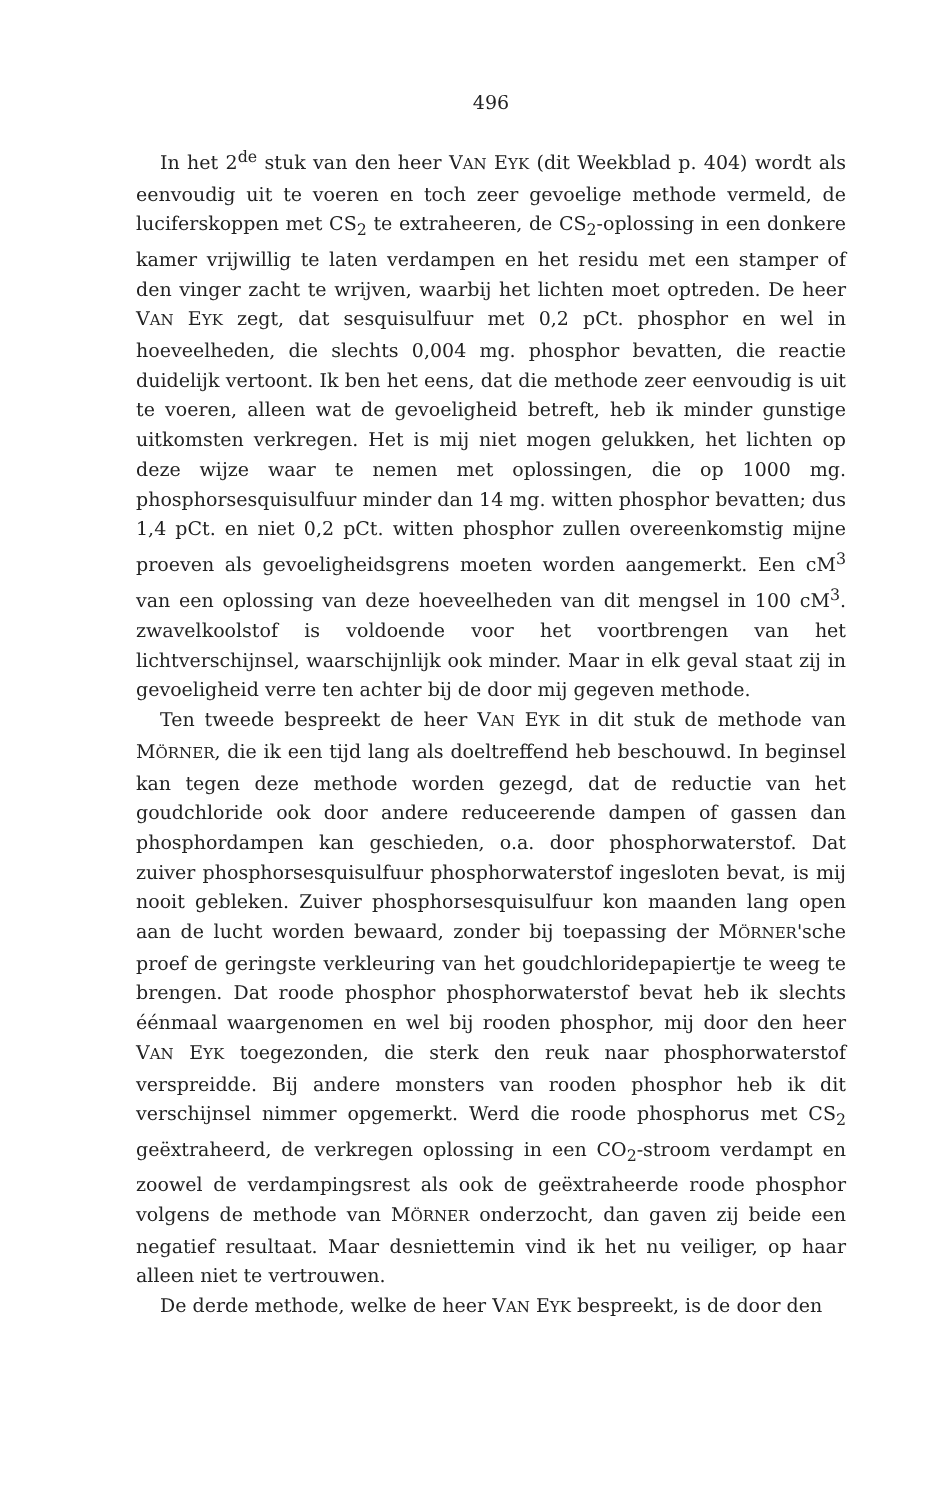496
In het 2<sup>de</sup> stuk van den heer VAN EYK (dit Weekblad p. 404) wordt als eenvoudig uit te voeren en toch zeer gevoelige methode vermeld, de luciferskoppen met CS<sub>2</sub> te extraheeren, de CS<sub>2</sub>-oplossing in een donkere kamer vrijwillig te laten verdampen en het residu met een stamper of den vinger zacht te wrijven, waarbij het lichten moet optreden. De heer VAN EYK zegt, dat sesquisulfuur met 0,2 pCt. phosphor en wel in hoeveelheden, die slechts 0,004 mg. phosphor bevatten, die reactie duidelijk vertoont. Ik ben het eens, dat die methode zeer eenvoudig is uit te voeren, alleen wat de gevoeligheid betreft, heb ik minder gunstige uitkomsten verkregen. Het is mij niet mogen gelukken, het lichten op deze wijze waar te nemen met oplossingen, die op 1000 mg. phosphorsesquisulfuur minder dan 14 mg. witten phosphor bevatten; dus 1,4 pCt. en niet 0,2 pCt. witten phosphor zullen overeenkomstig mijne proeven als gevoeligheidsgrens moeten worden aangemerkt. Een cM<sup>3</sup> van een oplossing van deze hoeveelheden van dit mengsel in 100 cM<sup>3</sup>. zwavelkoolstof is voldoende voor het voortbrengen van het lichtverschijnsel, waarschijnlijk ook minder. Maar in elk geval staat zij in gevoeligheid verre ten achter bij de door mij gegeven methode.
Ten tweede bespreekt de heer VAN EYK in dit stuk de methode van MÖRNER, die ik een tijd lang als doeltreffend heb beschouwd. In beginsel kan tegen deze methode worden gezegd, dat de reductie van het goudchloride ook door andere reduceerende dampen of gassen dan phosphordampen kan geschieden, o.a. door phosphorwaterstof. Dat zuiver phosphorsesquisulfuur phosphorwaterstof ingesloten bevat, is mij nooit gebleken. Zuiver phosphorsesquisulfuur kon maanden lang open aan de lucht worden bewaard, zonder bij toepassing der MÖRNER'sche proef de geringste verkleuring van het goudchloridepapiertje te weeg te brengen. Dat roode phosphor phosphorwaterstof bevat heb ik slechts éénmaal waargenomen en wel bij rooden phosphor, mij door den heer VAN EYK toegezonden, die sterk den reuk naar phosphorwaterstof verspreidde. Bij andere monsters van rooden phosphor heb ik dit verschijnsel nimmer opgemerkt. Werd die roode phosphorus met CS<sub>2</sub> geëxtraheerd, de verkregen oplossing in een CO<sub>2</sub>-stroom verdampt en zoowel de verdampingsrest als ook de geëxtraheerde roode phosphor volgens de methode van MÖRNER onderzocht, dan gaven zij beide een negatief resultaat. Maar desniettemin vind ik het nu veiliger, op haar alleen niet te vertrouwen.
De derde methode, welke de heer VAN EYK bespreekt, is de door den